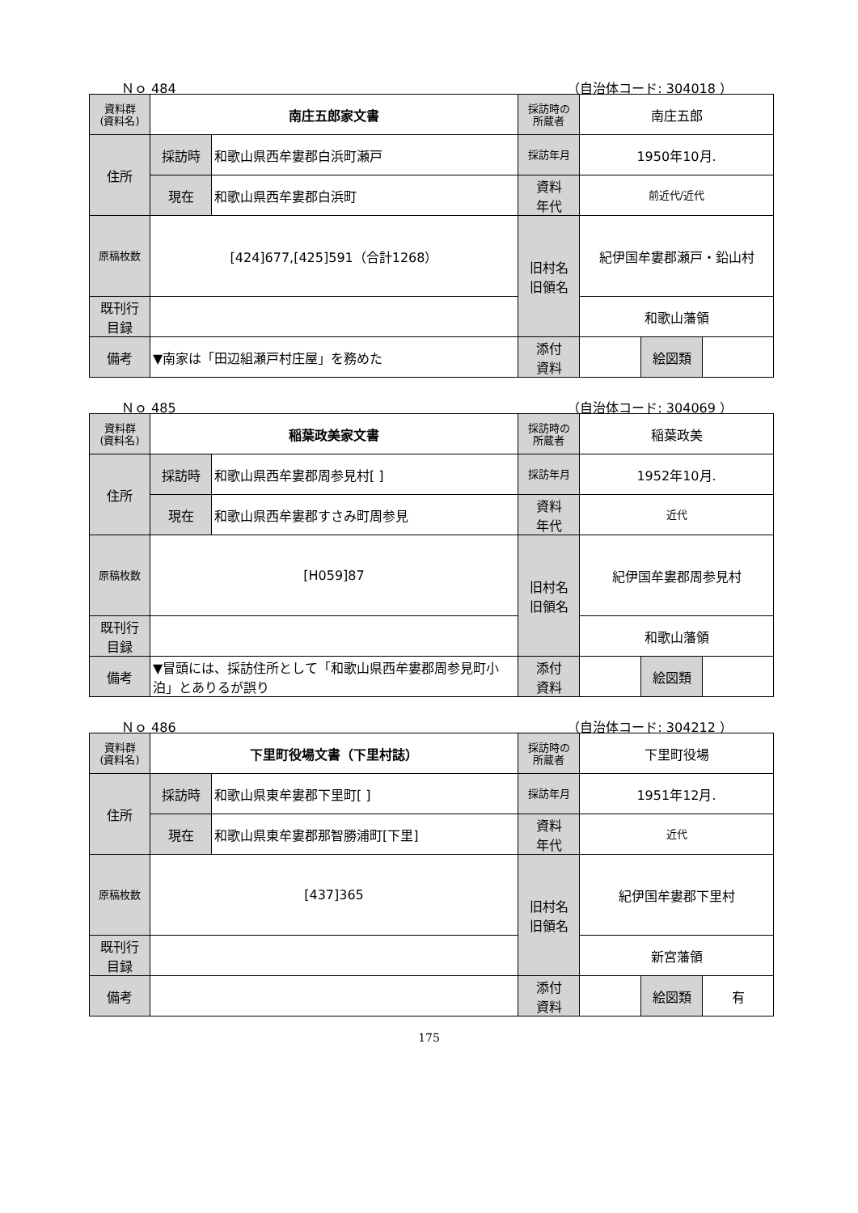Ｎｏ 484 （自治体コード: 304018 ）
| 資料群 (資料名) | 南庄五郎家文書 | | 採訪時の 所蔵者 | 南庄五郎 | | |
| 住所 | 採訪時 | 和歌山県西牟婁郡白浜町瀬戸 | 採訪年月 | 1950年10月. | | |
| | 現在 | 和歌山県西牟婁郡白浜町 | 資料 年代 | 前近代/近代 | | |
| 原稿枚数 | [424]677,[425]591（合計1268） | | 旧村名 旧領名 | 紀伊国牟婁郡瀬戸・鉛山村 | | |
| 既刊行 目録 | | | | 和歌山藩領 | | |
| 備考 | ▼南家は「田辺組瀬戸村庄屋」を務めた | | | | | |
| | | | 添付 資料 | | 絵図類 | |
Ｎｏ 485 （自治体コード: 304069 ）
| 資料群 (資料名) | 稲葉政美家文書 | | 採訪時の 所蔵者 | 稲葉政美 | | |
| 住所 | 採訪時 | 和歌山県西牟婁郡周参見村[ ] | 採訪年月 | 1952年10月. | | |
| | 現在 | 和歌山県西牟婁郡すさみ町周参見 | 資料 年代 | 近代 | | |
| 原稿枚数 | [H059]87 | | 旧村名 旧領名 | 紀伊国牟婁郡周参見村 | | |
| 既刊行 目録 | | | | 和歌山藩領 | | |
| 備考 | ▼冒頭には、採訪住所として「和歌山県西牟婁郡周参見町小泊」とありるが誤り | | | | | |
| | | | 添付 資料 | | 絵図類 | |
Ｎｏ 486 （自治体コード: 304212 ）
| 資料群 (資料名) | 下里町役場文書（下里村誌） | | 採訪時の 所蔵者 | 下里町役場 | | |
| 住所 | 採訪時 | 和歌山県東牟婁郡下里町[ ] | 採訪年月 | 1951年12月. | | |
| | 現在 | 和歌山県東牟婁郡那智勝浦町[下里] | 資料 年代 | 近代 | | |
| 原稿枚数 | [437]365 | | 旧村名 旧領名 | 紀伊国牟婁郡下里村 | | |
| 既刊行 目録 | | | | 新宮藩領 | | |
| 備考 | | | | | | |
| | | | 添付 資料 | | 絵図類 | 有 |
175